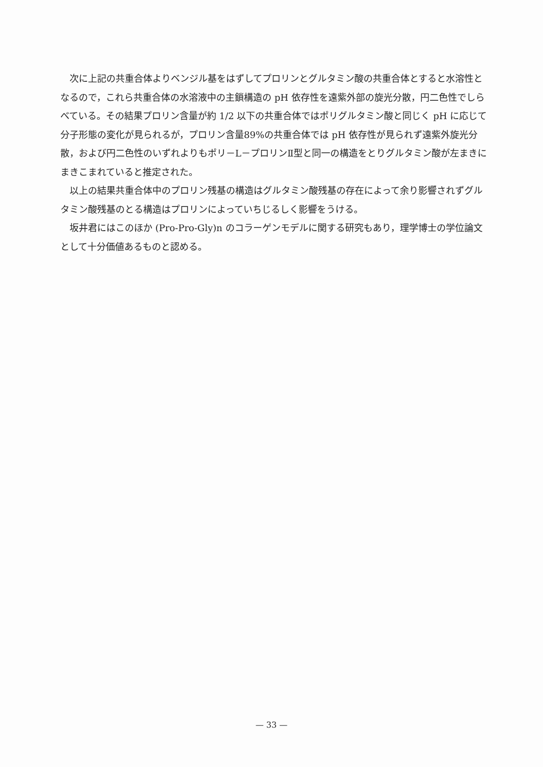次に上記の共重合体よりベンジル基をはずしてプロリンとグルタミン酸の共重合体とすると水溶性となるので，これら共重合体の水溶液中の主鎖構造の pH 依存性を遠紫外部の旋光分散，円二色性でしらべている。その結果プロリン含量が約 1/2 以下の共重合体ではポリグルタミン酸と同じく pH に応じて分子形態の変化が見られるが，プロリン含量89%の共重合体では pH 依存性が見られず遠紫外旋光分散，および円二色性のいずれよりもポリ－L－プロリンⅡ型と同一の構造をとりグルタミン酸が左まきにまきこまれていると推定された。
以上の結果共重合体中のプロリン残基の構造はグルタミン酸残基の存在によって余り影響されずグルタミン酸残基のとる構造はプロリンによっていちじるしく影響をうける。
坂井君にはこのほか (Pro-Pro-Gly)n のコラーゲンモデルに関する研究もあり，理学博士の学位論文として十分価値あるものと認める。
— 33 —